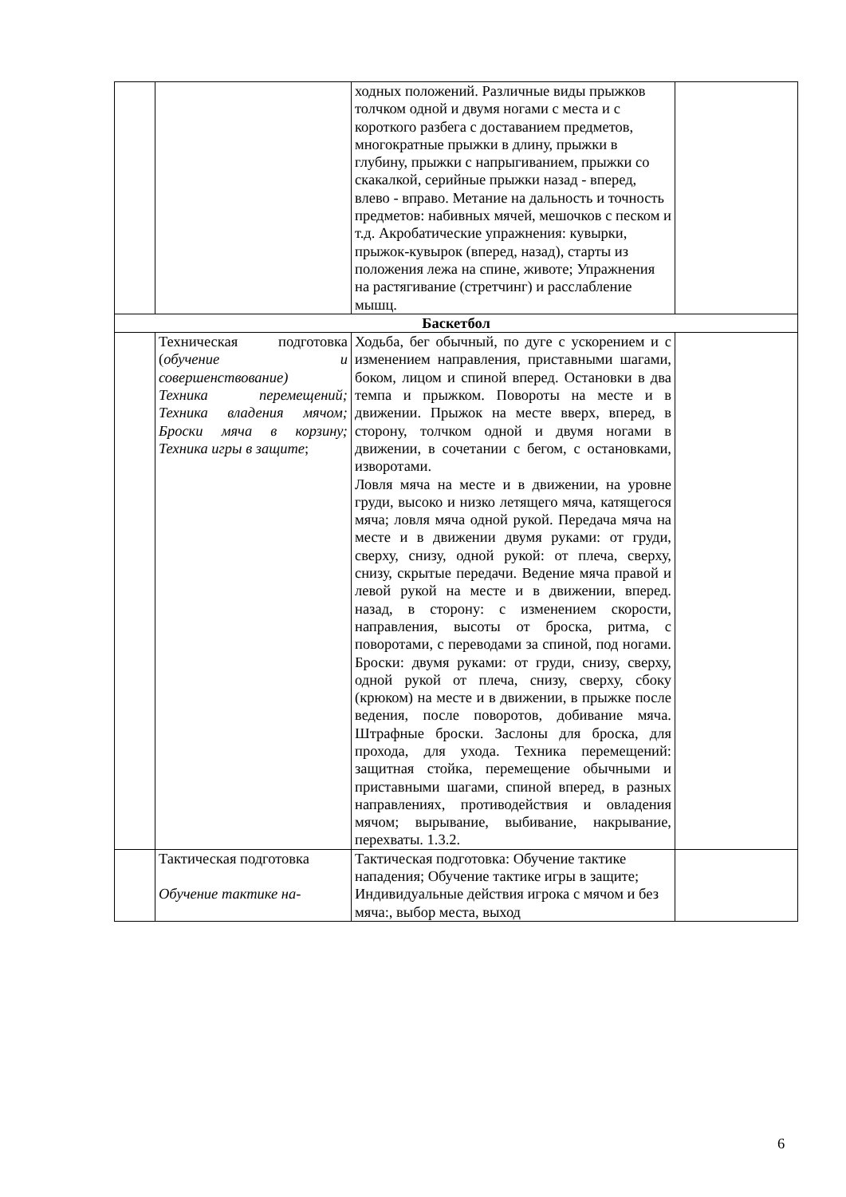| | | ходных положений. Различные виды прыжков толчком одной и двумя ногами с места и с короткого разбега с доставанием предметов, многократные прыжки в длину, прыжки в глубину, прыжки с напрыгиванием, прыжки со скакалкой, серийные прыжки назад - вперед, влево - вправо. Метание на дальность и точность предметов: набивных мячей, мешочков с песком и т.д. Акробатические упражнения: кувырки, прыжок-кувырок (вперед, назад), старты из положения лежа на спине, животе; Упражнения на растягивание (стретчинг) и расслабление мышц. | |
| Баскетбол | | | |
| | Техническая подготовка ( обучение и совершенствование) Техника перемещений; Техника владения мячом; Броски мяча в корзину; Техника игры в защите ; | Ходьба, бег обычный, по дуге с ускорением и с изменением направления, приставными шагами, боком, лицом и спиной вперед. Остановки в два темпа и прыжком. Повороты на месте и в движении. Прыжок на месте вверх, вперед, в сторону, толчком одной и двумя ногами в движении, в сочетании с бегом, с остановками, изворотами. Ловля мяча на месте и в движении, на уровне груди, высоко и низко летящего мяча, катящегося мяча; ловля мяча одной рукой. Передача мяча на месте и в движении двумя руками: от груди, сверху, снизу, одной рукой: от плеча, сверху, снизу, скрытые передачи. Ведение мяча правой и левой рукой на месте и в движении, вперед. назад, в сторону: с изменением скорости, направления, высоты от броска, ритма, с поворотами, с переводами за спиной, под ногами. Броски: двумя руками: от груди, снизу, сверху, одной рукой от плеча, снизу, сверху, сбоку (крюком) на месте и в движении, в прыжке после ведения, после поворотов, добивание мяча. Штрафные броски. Заслоны для броска, для прохода, для ухода. Техника перемещений: защитная стойка, перемещение обычными и приставными шагами, спиной вперед, в разных направлениях, противодействия и овладения мячом; вырывание, выбивание, накрывание, перехваты. 1.3.2. | |
| | Тактическая подготовка Обучение тактике на- | Тактическая подготовка: Обучение тактике нападения; Обучение тактике игры в защите; Индивидуальные действия игрока с мячом и без мяча:, выбор места, выход | |
6